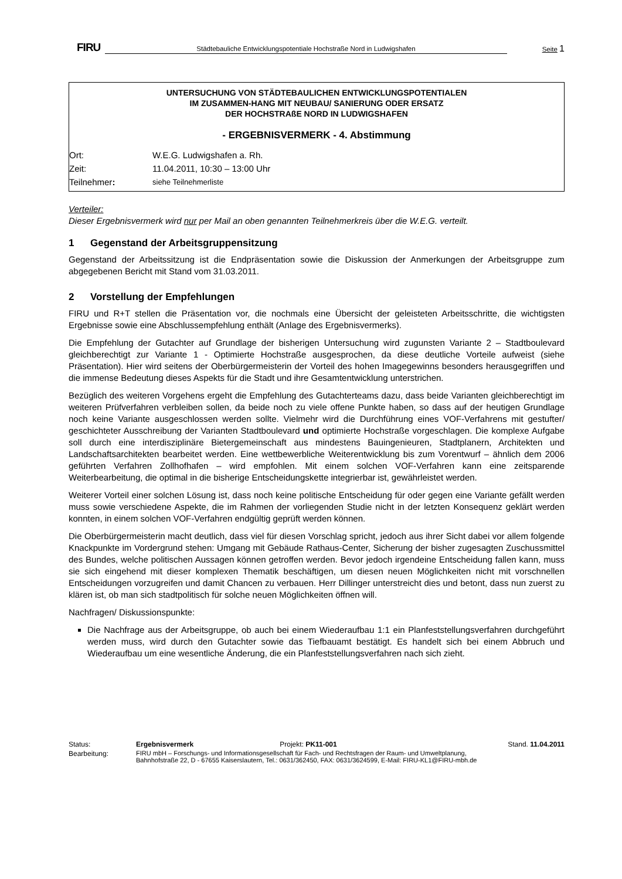FIRU Städtebauliche Entwicklungspotentiale Hochstraße Nord in Ludwigshafen Seite 1
UNTERSUCHUNG VON STÄDTEBAULICHEN ENTWICKLUNGSPOTENTIALEN
IM ZUSAMMEN-HANG MIT NEUBAU/ SANIERUNG ODER ERSATZ
DER HOCHSTRAßE NORD IN LUDWIGSHAFEN
- ERGEBNISVERMERK - 4. Abstimmung
| Ort: | W.E.G. Ludwigshafen a. Rh. |
| Zeit: | 11.04.2011, 10:30 – 13:00 Uhr |
| Teilnehmer : | siehe Teilnehmerliste |
Verteiler:
Dieser Ergebnisvermerk wird nur per Mail an oben genannten Teilnehmerkreis über die W.E.G. verteilt.
1 Gegenstand der Arbeitsgruppensitzung
Gegenstand der Arbeitssitzung ist die Endpräsentation sowie die Diskussion der Anmerkungen der Arbeitsgruppe zum abgegebenen Bericht mit Stand vom 31.03.2011.
2 Vorstellung der Empfehlungen
FIRU und R+T stellen die Präsentation vor, die nochmals eine Übersicht der geleisteten Arbeitsschritte, die wichtigsten Ergebnisse sowie eine Abschlussempfehlung enthält (Anlage des Ergebnisvermerks).
Die Empfehlung der Gutachter auf Grundlage der bisherigen Untersuchung wird zugunsten Variante 2 – Stadtboulevard gleichberechtigt zur Variante 1 - Optimierte Hochstraße ausgesprochen, da diese deutliche Vorteile aufweist (siehe Präsentation). Hier wird seitens der Oberbürgermeisterin der Vorteil des hohen Imagegewinns besonders herausgegriffen und die immense Bedeutung dieses Aspekts für die Stadt und ihre Gesamtentwicklung unterstrichen.
Bezüglich des weiteren Vorgehens ergeht die Empfehlung des Gutachterteams dazu, dass beide Varianten gleichberechtigt im weiteren Prüfverfahren verbleiben sollen, da beide noch zu viele offene Punkte haben, so dass auf der heutigen Grundlage noch keine Variante ausgeschlossen werden sollte. Vielmehr wird die Durchführung eines VOF-Verfahrens mit gestufter/ geschichteter Ausschreibung der Varianten Stadtboulevard und optimierte Hochstraße vorgeschlagen. Die komplexe Aufgabe soll durch eine interdisziplinäre Bietergemeinschaft aus mindestens Bauingenieuren, Stadtplanern, Architekten und Landschaftsarchitekten bearbeitet werden. Eine wettbewerbliche Weiterentwicklung bis zum Vorentwurf – ähnlich dem 2006 geführten Verfahren Zollhofhafen – wird empfohlen. Mit einem solchen VOF-Verfahren kann eine zeitsparende Weiterbearbeitung, die optimal in die bisherige Entscheidungskette integrierbar ist, gewährleistet werden.
Weiterer Vorteil einer solchen Lösung ist, dass noch keine politische Entscheidung für oder gegen eine Variante gefällt werden muss sowie verschiedene Aspekte, die im Rahmen der vorliegenden Studie nicht in der letzten Konsequenz geklärt werden konnten, in einem solchen VOF-Verfahren endgültig geprüft werden können.
Die Oberbürgermeisterin macht deutlich, dass viel für diesen Vorschlag spricht, jedoch aus ihrer Sicht dabei vor allem folgende Knackpunkte im Vordergrund stehen: Umgang mit Gebäude Rathaus-Center, Sicherung der bisher zugesagten Zuschussmittel des Bundes, welche politischen Aussagen können getroffen werden. Bevor jedoch irgendeine Entscheidung fallen kann, muss sie sich eingehend mit dieser komplexen Thematik beschäftigen, um diesen neuen Möglichkeiten nicht mit vorschnellen Entscheidungen vorzugreifen und damit Chancen zu verbauen. Herr Dillinger unterstreicht dies und betont, dass nun zuerst zu klären ist, ob man sich stadtpolitisch für solche neuen Möglichkeiten öffnen will.
Nachfragen/ Diskussionspunkte:
Die Nachfrage aus der Arbeitsgruppe, ob auch bei einem Wiederaufbau 1:1 ein Planfeststellungsverfahren durchgeführt werden muss, wird durch den Gutachter sowie das Tiefbauamt bestätigt. Es handelt sich bei einem Abbruch und Wiederaufbau um eine wesentliche Änderung, die ein Planfeststellungsverfahren nach sich zieht.
| Status: | Ergebnisvermerk | Projekt: PK11-001 | Stand. 11.04.2011 |
| Bearbeitung: | FIRU mbH – Forschungs- und Informationsgesellschaft für Fach- und Rechtsfragen der Raum- und Umweltplanung, Bahnhofstraße 22, D - 67655 Kaiserslautern, Tel.: 0631/362450, FAX: 0631/3624599, E-Mail: FIRU-KL1@FIRU-mbh.de | | |